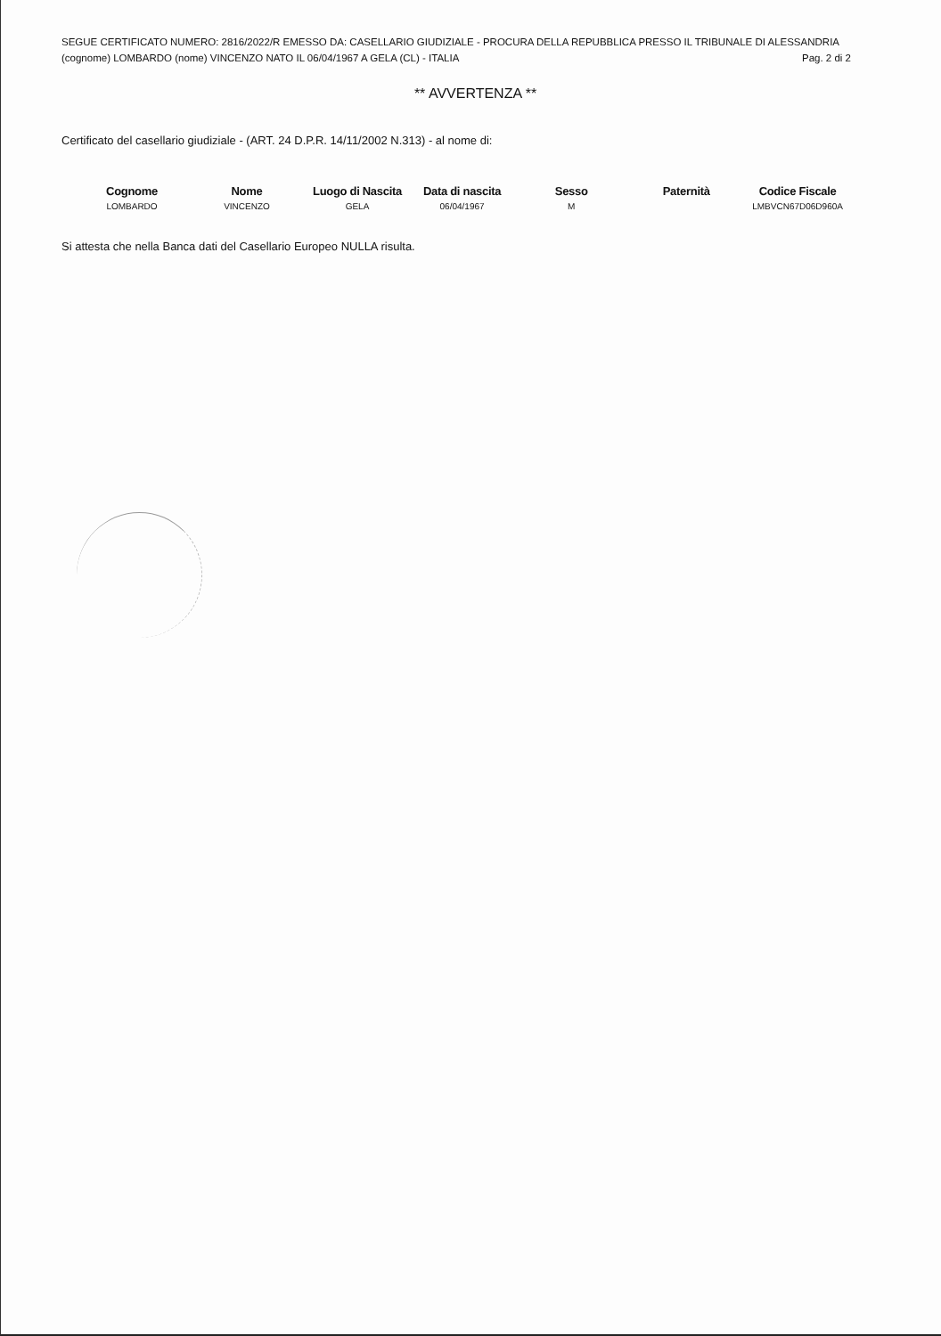SEGUE CERTIFICATO NUMERO: 2816/2022/R EMESSO DA: CASELLARIO GIUDIZIALE - PROCURA DELLA REPUBBLICA PRESSO IL TRIBUNALE DI ALESSANDRIA
(cognome) LOMBARDO (nome) VINCENZO NATO IL 06/04/1967 A GELA (CL) - ITALIA Pag. 2 di 2
** AVVERTENZA **
Certificato del casellario giudiziale - (ART. 24 D.P.R. 14/11/2002 N.313) - al nome di:
| Cognome | Nome | Luogo di Nascita | Data di nascita | Sesso | Paternità | Codice Fiscale |
| --- | --- | --- | --- | --- | --- | --- |
| LOMBARDO | VINCENZO | GELA | 06/04/1967 | M | | LMBVCN67D06D960A |
Si attesta che nella Banca dati del Casellario Europeo NULLA risulta.